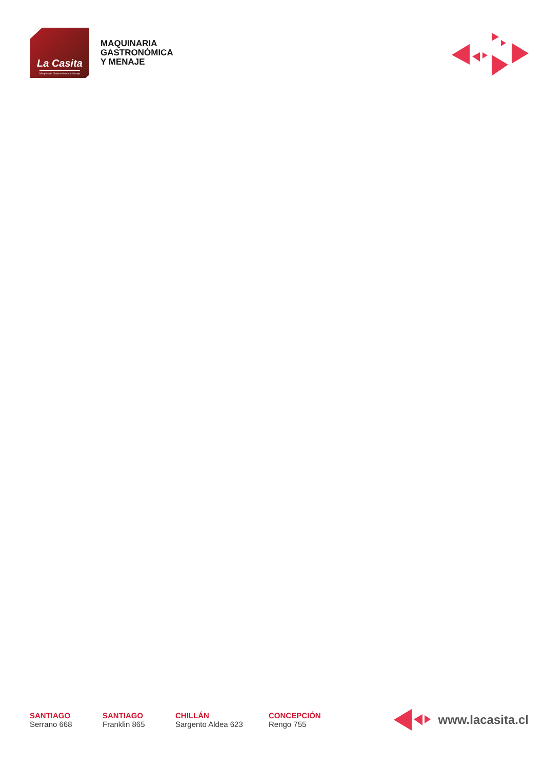La Casita
Maquinaria Gastronómica y Menaje
MAQUINARIA
GASTRONÓMICA
Y MENAJE
SANTIAGO
Serrano 668
SANTIAGO
Franklin 865
CHILLÁN
Sargento Aldea 623
CONCEPCIÓN
Rengo 755
www.lacasita.cl